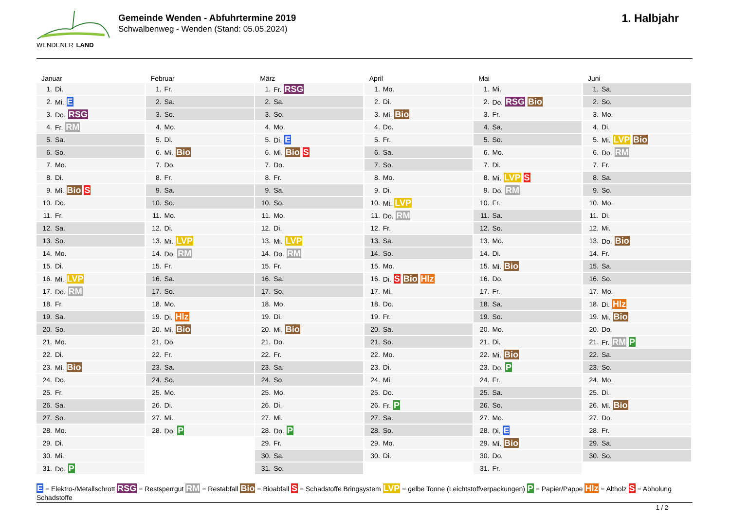WENDENER LAND
Gemeinde Wenden - Abfuhrtermine 2019
Schwalbenweg - Wenden (Stand: 05.05.2024)
1. Halbjahr
Januar
| 1. | Di. |
| 2. | Mi. E |
| 3. | Do. RSG |
| 4. | Fr. RM |
| 5. | Sa. |
| 6. | So. |
| 7. | Mo. |
| 8. | Di. |
| 9. | Mi. Bio S |
| 10. | Do. |
| 11. | Fr. |
| 12. | Sa. |
| 13. | So. |
| 14. | Mo. |
| 15. | Di. |
| 16. | Mi. LVP |
| 17. | Do. RM |
| 18. | Fr. |
| 19. | Sa. |
| 20. | So. |
| 21. | Mo. |
| 22. | Di. |
| 23. | Mi. Bio |
| 24. | Do. |
| 25. | Fr. |
| 26. | Sa. |
| 27. | So. |
| 28. | Mo. |
| 29. | Di. |
| 30. | Mi. |
| 31. | Do. P |
Februar
| 1. | Fr. |
| 2. | Sa. |
| 3. | So. |
| 4. | Mo. |
| 5. | Di. |
| 6. | Mi. Bio |
| 7. | Do. |
| 8. | Fr. |
| 9. | Sa. |
| 10. | So. |
| 11. | Mo. |
| 12. | Di. |
| 13. | Mi. LVP |
| 14. | Do. RM |
| 15. | Fr. |
| 16. | Sa. |
| 17. | So. |
| 18. | Mo. |
| 19. | Di. Hlz |
| 20. | Mi. Bio |
| 21. | Do. |
| 22. | Fr. |
| 23. | Sa. |
| 24. | So. |
| 25. | Mo. |
| 26. | Di. |
| 27. | Mi. |
| 28. | Do. P |
März
| 1. | Fr. RSG |
| 2. | Sa. |
| 3. | So. |
| 4. | Mo. |
| 5. | Di. E |
| 6. | Mi. Bio S |
| 7. | Do. |
| 8. | Fr. |
| 9. | Sa. |
| 10. | So. |
| 11. | Mo. |
| 12. | Di. |
| 13. | Mi. LVP |
| 14. | Do. RM |
| 15. | Fr. |
| 16. | Sa. |
| 17. | So. |
| 18. | Mo. |
| 19. | Di. |
| 20. | Mi. Bio |
| 21. | Do. |
| 22. | Fr. |
| 23. | Sa. |
| 24. | So. |
| 25. | Mo. |
| 26. | Di. |
| 27. | Mi. |
| 28. | Do. P |
| 29. | Fr. |
| 30. | Sa. |
| 31. | So. |
April
| 1. | Mo. |
| 2. | Di. |
| 3. | Mi. Bio |
| 4. | Do. |
| 5. | Fr. |
| 6. | Sa. |
| 7. | So. |
| 8. | Mo. |
| 9. | Di. |
| 10. | Mi. LVP |
| 11. | Do. RM |
| 12. | Fr. |
| 13. | Sa. |
| 14. | So. |
| 15. | Mo. |
| 16. | Di. S Bio Hlz |
| 17. | Mi. |
| 18. | Do. |
| 19. | Fr. |
| 20. | Sa. |
| 21. | So. |
| 22. | Mo. |
| 23. | Di. |
| 24. | Mi. |
| 25. | Do. |
| 26. | Fr. P |
| 27. | Sa. |
| 28. | So. |
| 29. | Mo. |
| 30. | Di. |
Mai
| 1. | Mi. |
| 2. | Do. RSG Bio |
| 3. | Fr. |
| 4. | Sa. |
| 5. | So. |
| 6. | Mo. |
| 7. | Di. |
| 8. | Mi. LVP S |
| 9. | Do. RM |
| 10. | Fr. |
| 11. | Sa. |
| 12. | So. |
| 13. | Mo. |
| 14. | Di. |
| 15. | Mi. Bio |
| 16. | Do. |
| 17. | Fr. |
| 18. | Sa. |
| 19. | So. |
| 20. | Mo. |
| 21. | Di. |
| 22. | Mi. Bio |
| 23. | Do. P |
| 24. | Fr. |
| 25. | Sa. |
| 26. | So. |
| 27. | Mo. |
| 28. | Di. E |
| 29. | Mi. Bio |
| 30. | Do. |
| 31. | Fr. |
Juni
| 1. | Sa. |
| 2. | So. |
| 3. | Mo. |
| 4. | Di. |
| 5. | Mi. LVP Bio |
| 6. | Do. RM |
| 7. | Fr. |
| 8. | Sa. |
| 9. | So. |
| 10. | Mo. |
| 11. | Di. |
| 12. | Mi. |
| 13. | Do. Bio |
| 14. | Fr. |
| 15. | Sa. |
| 16. | So. |
| 17. | Mo. |
| 18. | Di. Hlz |
| 19. | Mi. Bio |
| 20. | Do. |
| 21. | Fr. RM P |
| 22. | Sa. |
| 23. | So. |
| 24. | Mo. |
| 25. | Di. |
| 26. | Mi. Bio |
| 27. | Do. |
| 28. | Fr. |
| 29. | Sa. |
| 30. | So. |
E = Elektro-/Metallschrott RSG = Restsperrgut RM = Restabfall Bio = Bioabfall S = Schadstoffe Bringsystem LVP = gelbe Tonne (Leichtstoffverpackungen) P = Papier/Pappe Hlz = Altholz S = Abholung Schadstoffe
1 / 2